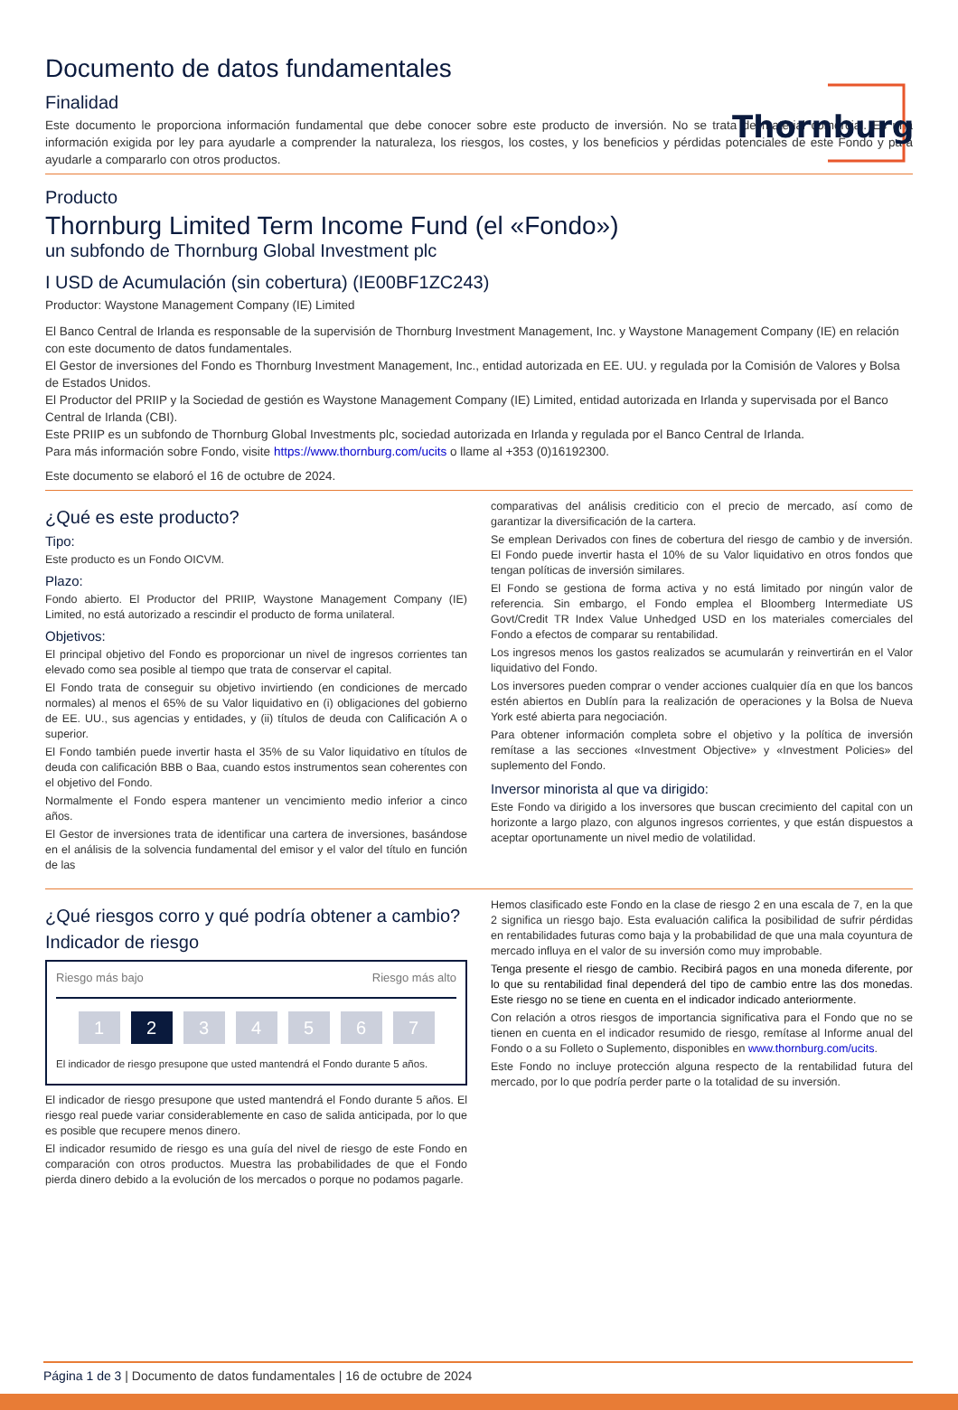Thornburg
Documento de datos fundamentales
Finalidad
Este documento le proporciona información fundamental que debe conocer sobre este producto de inversión. No se trata de material comercial. Es una información exigida por ley para ayudarle a comprender la naturaleza, los riesgos, los costes, y los beneficios y pérdidas potenciales de este Fondo y para ayudarle a compararlo con otros productos.
Producto
Thornburg Limited Term Income Fund (el «Fondo»)
un subfondo de Thornburg Global Investment plc
I USD de Acumulación (sin cobertura) (IE00BF1ZC243)
Productor: Waystone Management Company (IE) Limited
El Banco Central de Irlanda es responsable de la supervisión de Thornburg Investment Management, Inc. y Waystone Management Company (IE) en relación con este documento de datos fundamentales.
El Gestor de inversiones del Fondo es Thornburg Investment Management, Inc., entidad autorizada en EE. UU. y regulada por la Comisión de Valores y Bolsa de Estados Unidos.
El Productor del PRIIP y la Sociedad de gestión es Waystone Management Company (IE) Limited, entidad autorizada en Irlanda y supervisada por el Banco Central de Irlanda (CBI).
Este PRIIP es un subfondo de Thornburg Global Investments plc, sociedad autorizada en Irlanda y regulada por el Banco Central de Irlanda.
Para más información sobre Fondo, visite https://www.thornburg.com/ucits o llame al +353 (0)16192300.
Este documento se elaboró el 16 de octubre de 2024.
¿Qué es este producto?
Tipo:
Este producto es un Fondo OICVM.
Plazo:
Fondo abierto. El Productor del PRIIP, Waystone Management Company (IE) Limited, no está autorizado a rescindir el producto de forma unilateral.
Objetivos:
El principal objetivo del Fondo es proporcionar un nivel de ingresos corrientes tan elevado como sea posible al tiempo que trata de conservar el capital.
El Fondo trata de conseguir su objetivo invirtiendo (en condiciones de mercado normales) al menos el 65% de su Valor liquidativo en (i) obligaciones del gobierno de EE. UU., sus agencias y entidades, y (ii) títulos de deuda con Calificación A o superior.
El Fondo también puede invertir hasta el 35% de su Valor liquidativo en títulos de deuda con calificación BBB o Baa, cuando estos instrumentos sean coherentes con el objetivo del Fondo.
Normalmente el Fondo espera mantener un vencimiento medio inferior a cinco años.
El Gestor de inversiones trata de identificar una cartera de inversiones, basándose en el análisis de la solvencia fundamental del emisor y el valor del título en función de las
comparativas del análisis crediticio con el precio de mercado, así como de garantizar la diversificación de la cartera.
Se emplean Derivados con fines de cobertura del riesgo de cambio y de inversión. El Fondo puede invertir hasta el 10% de su Valor liquidativo en otros fondos que tengan políticas de inversión similares.
El Fondo se gestiona de forma activa y no está limitado por ningún valor de referencia. Sin embargo, el Fondo emplea el Bloomberg Intermediate US Govt/Credit TR Index Value Unhedged USD en los materiales comerciales del Fondo a efectos de comparar su rentabilidad.
Los ingresos menos los gastos realizados se acumularán y reinvertirán en el Valor liquidativo del Fondo.
Los inversores pueden comprar o vender acciones cualquier día en que los bancos estén abiertos en Dublín para la realización de operaciones y la Bolsa de Nueva York esté abierta para negociación.
Para obtener información completa sobre el objetivo y la política de inversión remítase a las secciones «Investment Objective» y «Investment Policies» del suplemento del Fondo.
Inversor minorista al que va dirigido:
Este Fondo va dirigido a los inversores que buscan crecimiento del capital con un horizonte a largo plazo, con algunos ingresos corrientes, y que están dispuestos a aceptar oportunamente un nivel medio de volatilidad.
¿Qué riesgos corro y qué podría obtener a cambio?
Indicador de riesgo
Riesgo más bajo Riesgo más alto
1 2 34567
El indicador de riesgo presupone que usted mantendrá el Fondo durante 5 años.
El indicador de riesgo presupone que usted mantendrá el Fondo durante 5 años. El riesgo real puede variar considerablemente en caso de salida anticipada, por lo que es posible que recupere menos dinero.
El indicador resumido de riesgo es una guía del nivel de riesgo de este Fondo en comparación con otros productos. Muestra las probabilidades de que el Fondo pierda dinero debido a la evolución de los mercados o porque no podamos pagarle.
Hemos clasificado este Fondo en la clase de riesgo 2 en una escala de 7, en la que 2 significa un riesgo bajo. Esta evaluación califica la posibilidad de sufrir pérdidas en rentabilidades futuras como baja y la probabilidad de que una mala coyuntura de mercado influya en el valor de su inversión como muy improbable.
Tenga presente el riesgo de cambio. Recibirá pagos en una moneda diferente, por lo que su rentabilidad final dependerá del tipo de cambio entre las dos monedas. Este riesgo no se tiene en cuenta en el indicador indicado anteriormente.
Con relación a otros riesgos de importancia significativa para el Fondo que no se tienen en cuenta en el indicador resumido de riesgo, remítase al Informe anual del Fondo o a su Folleto o Suplemento, disponibles en www.thornburg.com/ucits.
Este Fondo no incluye protección alguna respecto de la rentabilidad futura del mercado, por lo que podría perder parte o la totalidad de su inversión.
Página 1 de 3 | Documento de datos fundamentales | 16 de octubre de 2024